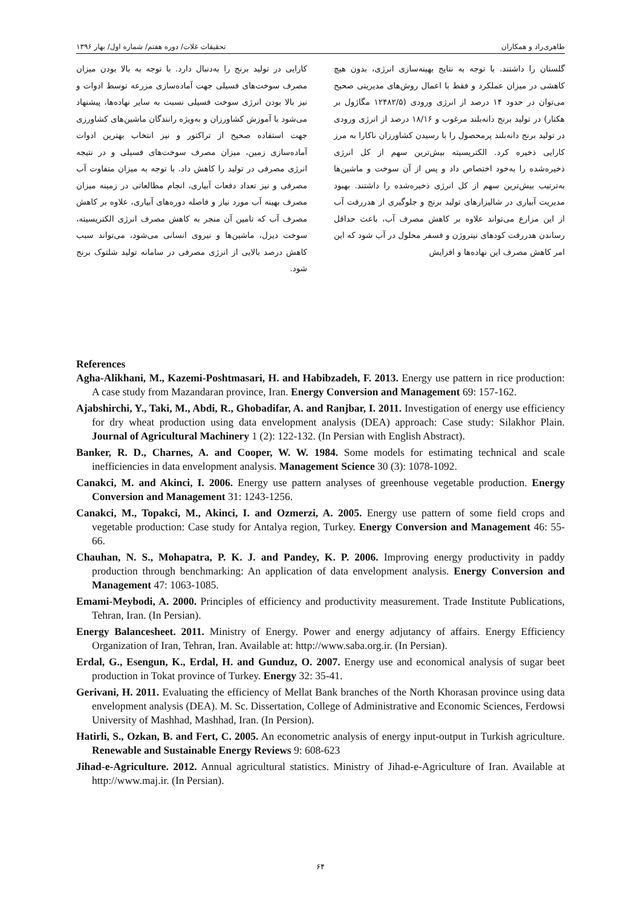طاهری‌راد و همکاران تحقیقات غلات/ دوره هفتم/ شماره اول/ بهار ۱۳۹۶
گلستان را داشتند. با توجه به نتایج بهینه‌سازی انرژی، بدون هیچ کاهشی در میزان عملکرد و فقط با اعمال روش‌های مدیریتی صحیح می‌توان در حدود ۱۴ درصد از انرژی ورودی (۱۲۴۸۲/۵ مگاژول بر هکتار) در تولید برنج دانه‌بلند مرغوب و ۱۸/۱۶ درصد از انرژی ورودی در تولید برنج دانه‌بلند پرمحصول را با رسیدن کشاورزان ناکارا به مرز کارایی ذخیره کرد. الکتریسیته بیش‌ترین سهم از کل انرژی ذخیره‌شده را به‌خود اختصاص داد و پس از آن سوخت و ماشین‌ها به‌ترتیب بیش‌ترین سهم از کل انرژی ذخیره‌شده را داشتند. بهبود مدیریت آبیاری در شالیزارهای تولید برنج و جلوگیری از هدررفت آب از این مزارع می‌تواند علاوه بر کاهش مصرف آب، باعث حداقل رساندن هدررفت کودهای نیتروژن و فسفر محلول در آب شود که این امر کاهش مصرف این نهاده‌ها و افزایش
کارایی در تولید برنج را به‌دنبال دارد. با توجه به بالا بودن میزان مصرف سوخت‌های فسیلی جهت آماده‌سازی مزرعه توسط ادوات و نیز بالا بودن انرژی سوخت فسیلی نسبت به سایر نهاده‌ها، پیشنهاد می‌شود با آموزش کشاورزان و به‌ویژه رانندگان ماشین‌های کشاورزی جهت استفاده صحیح از تراکتور و نیز انتخاب بهترین ادوات آماده‌سازی زمین، میزان مصرف سوخت‌های فسیلی و در نتیجه انرژی مصرفی در تولید را کاهش داد. با توجه به میزان متفاوت آب مصرفی و نیز تعداد دفعات آبیاری، انجام مطالعاتی در زمینه میزان مصرف بهینه آب مورد نیاز و فاصله دوره‌های آبیاری، علاوه بر کاهش مصرف آب که تامین آن منجر به کاهش مصرف انرژی الکتریسیته، سوخت دیزل، ماشین‌ها و نیروی انسانی می‌شود، می‌تواند سبب کاهش درصد بالایی از انرژی مصرفی در سامانه تولید شلتوک برنج شود.
References
Agha-Alikhani, M., Kazemi-Poshtmasari, H. and Habibzadeh, F. 2013. Energy use pattern in rice production: A case study from Mazandaran province, Iran. Energy Conversion and Management 69: 157-162.
Ajabshirchi, Y., Taki, M., Abdi, R., Ghobadifar, A. and Ranjbar, I. 2011. Investigation of energy use efficiency for dry wheat production using data envelopment analysis (DEA) approach: Case study: Silakhor Plain. Journal of Agricultural Machinery 1 (2): 122-132. (In Persian with English Abstract).
Banker, R. D., Charnes, A. and Cooper, W. W. 1984. Some models for estimating technical and scale inefficiencies in data envelopment analysis. Management Science 30 (3): 1078-1092.
Canakci, M. and Akinci, I. 2006. Energy use pattern analyses of greenhouse vegetable production. Energy Conversion and Management 31: 1243-1256.
Canakci, M., Topakci, M., Akinci, I. and Ozmerzi, A. 2005. Energy use pattern of some field crops and vegetable production: Case study for Antalya region, Turkey. Energy Conversion and Management 46: 55-66.
Chauhan, N. S., Mohapatra, P. K. J. and Pandey, K. P. 2006. Improving energy productivity in paddy production through benchmarking: An application of data envelopment analysis. Energy Conversion and Management 47: 1063-1085.
Emami-Meybodi, A. 2000. Principles of efficiency and productivity measurement. Trade Institute Publications, Tehran, Iran. (In Persian).
Energy Balancesheet. 2011. Ministry of Energy. Power and energy adjutancy of affairs. Energy Efficiency Organization of Iran, Tehran, Iran. Available at: http://www.saba.org.ir. (In Persian).
Erdal, G., Esengun, K., Erdal, H. and Gunduz, O. 2007. Energy use and economical analysis of sugar beet production in Tokat province of Turkey. Energy 32: 35-41.
Gerivani, H. 2011. Evaluating the efficiency of Mellat Bank branches of the North Khorasan province using data envelopment analysis (DEA). M. Sc. Dissertation, College of Administrative and Economic Sciences, Ferdowsi University of Mashhad, Mashhad, Iran. (In Persion).
Hatirli, S., Ozkan, B. and Fert, C. 2005. An econometric analysis of energy input-output in Turkish agriculture. Renewable and Sustainable Energy Reviews 9: 608-623
Jihad-e-Agriculture. 2012. Annual agricultural statistics. Ministry of Jihad-e-Agriculture of Iran. Available at http://www.maj.ir. (In Persian).
۶۴